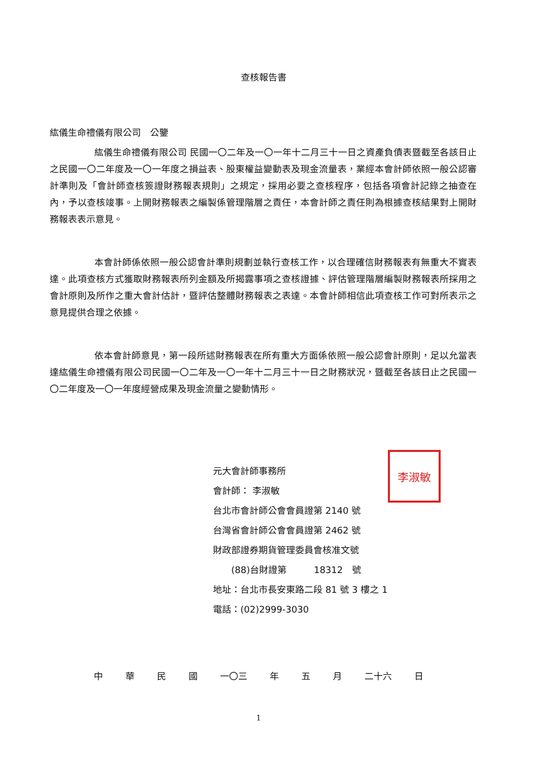查核報告書
紘儀生命禮儀有限公司　公鑒
紘儀生命禮儀有限公司 民國一〇二年及一〇一年十二月三十一日之資產負債表暨截至各該日止之民國一〇二年度及一〇一年度之損益表、股東權益變動表及現金流量表，業經本會計師依照一般公認審計準則及「會計師查核簽證財務報表規則」之規定，採用必要之查核程序，包括各項會計記錄之抽查在內，予以查核竣事。上開財務報表之編製係管理階層之責任，本會計師之責任則為根據查核結果對上開財務報表表示意見。
本會計師係依照一般公認會計準則規劃並執行查核工作，以合理確信財務報表有無重大不實表達。此項查核方式獲取財務報表所列金額及所揭露事項之查核證據、評估管理階層編製財務報表所採用之會計原則及所作之重大會計估計，暨評估整體財務報表之表達。本會計師相信此項查核工作可對所表示之意見提供合理之依據。
依本會計師意見，第一段所述財務報表在所有重大方面係依照一般公認會計原則，足以允當表達紘儀生命禮儀有限公司民國一〇二年及一〇一年十二月三十一日之財務狀況，暨截至各該日止之民國一〇二年度及一〇一年度經營成果及現金流量之變動情形。
李淑敏
元大會計師事務所
會計師： 李淑敏
台北市會計師公會會員證第 2140 號
台灣省會計師公會會員證第 2462 號
財政部證券期貨管理委員會核准文號
　　(88)台財證第　　　18312　號
地址：台北市長安東路二段 81 號 3 樓之 1
電話：(02)2999-3030
中 華 民 國 一〇三 年 五 月 二十六 日
1